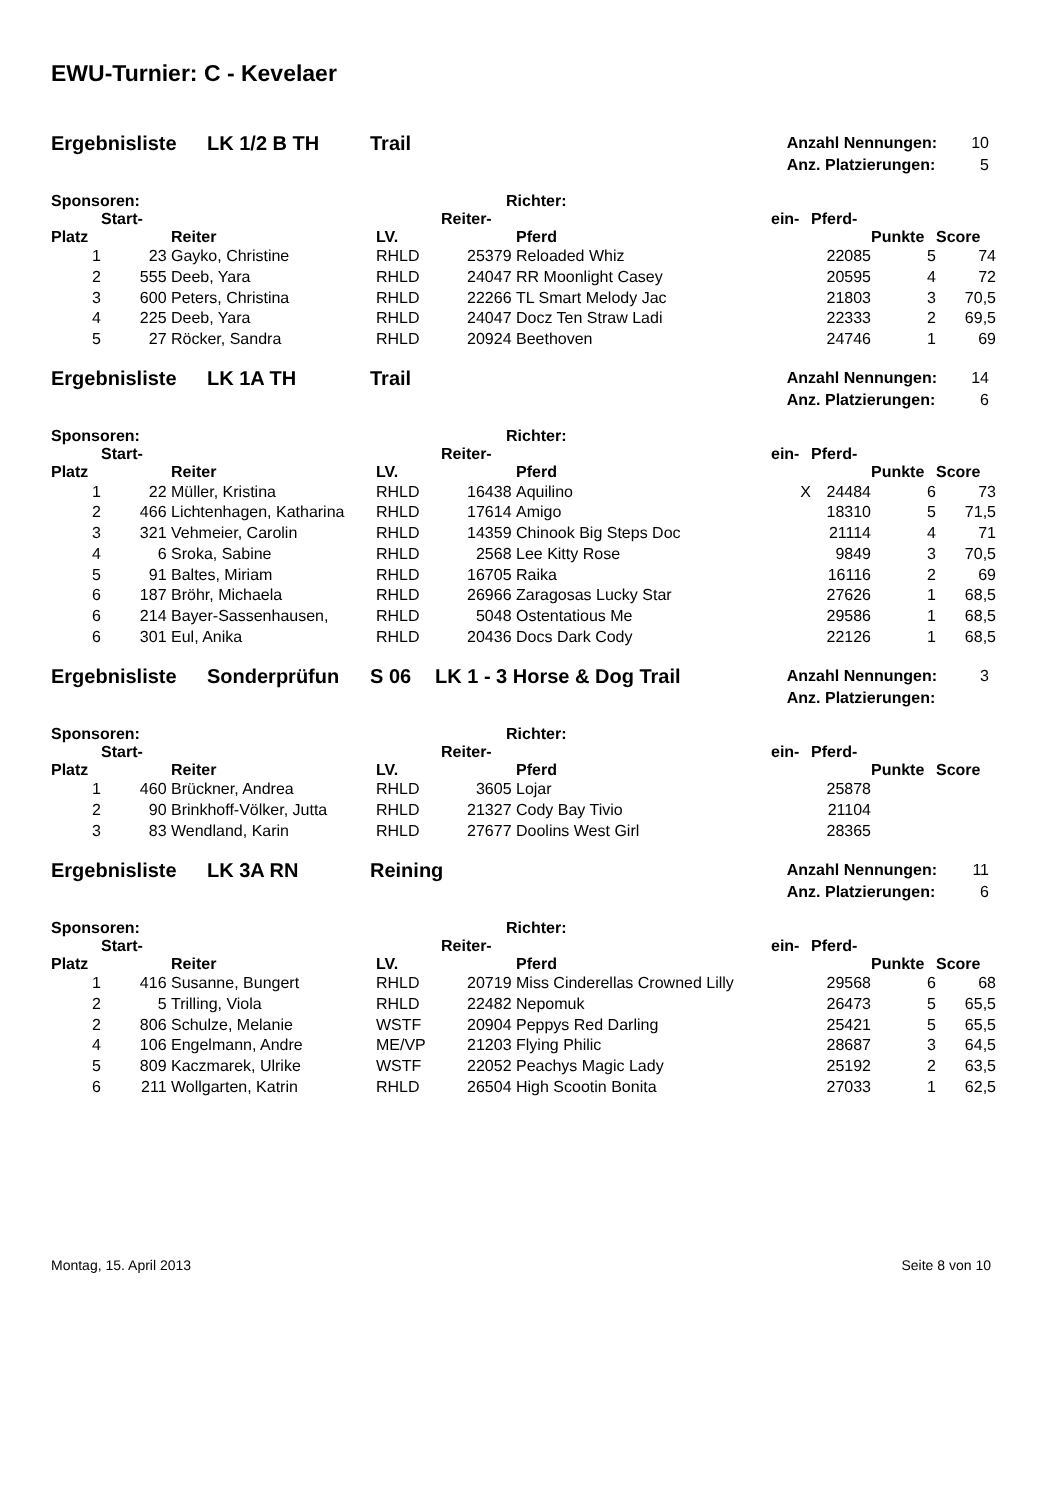EWU-Turnier: C - Kevelaer
Ergebnisliste LK 1/2 B TH Trail
| Anzahl Nennungen: | 10 |
| Anz. Platzierungen: | 5 |
Sponsoren: Richter:
| | Start- | | | Reiter- | | ein- | Pferd- | | |
| --- | --- | --- | --- | --- | --- | --- | --- | --- | --- |
| Platz | | Reiter | LV. | | Pferd | | | Punkte | Score |
| 1 | 23 | Gayko, Christine | RHLD | 25379 | Reloaded Whiz | | 22085 | 5 | 74 |
| 2 | 555 | Deeb, Yara | RHLD | 24047 | RR Moonlight Casey | | 20595 | 4 | 72 |
| 3 | 600 | Peters, Christina | RHLD | 22266 | TL Smart Melody Jac | | 21803 | 3 | 70,5 |
| 4 | 225 | Deeb, Yara | RHLD | 24047 | Docz Ten Straw Ladi | | 22333 | 2 | 69,5 |
| 5 | 27 | Röcker, Sandra | RHLD | 20924 | Beethoven | | 24746 | 1 | 69 |
Ergebnisliste LK 1A TH Trail
| Anzahl Nennungen: | 14 |
| Anz. Platzierungen: | 6 |
Sponsoren: Richter:
| | Start- | | | Reiter- | | ein- | Pferd- | | |
| --- | --- | --- | --- | --- | --- | --- | --- | --- | --- |
| Platz | | Reiter | LV. | | Pferd | | | Punkte | Score |
| 1 | 22 | Müller, Kristina | RHLD | 16438 | Aquilino | X | 24484 | 6 | 73 |
| 2 | 466 | Lichtenhagen, Katharina | RHLD | 17614 | Amigo | | 18310 | 5 | 71,5 |
| 3 | 321 | Vehmeier, Carolin | RHLD | 14359 | Chinook Big Steps Doc | | 21114 | 4 | 71 |
| 4 | 6 | Sroka, Sabine | RHLD | 2568 | Lee Kitty Rose | | 9849 | 3 | 70,5 |
| 5 | 91 | Baltes, Miriam | RHLD | 16705 | Raika | | 16116 | 2 | 69 |
| 6 | 187 | Bröhr, Michaela | RHLD | 26966 | Zaragosas Lucky Star | | 27626 | 1 | 68,5 |
| 6 | 214 | Bayer-Sassenhausen, | RHLD | 5048 | Ostentatious Me | | 29586 | 1 | 68,5 |
| 6 | 301 | Eul, Anika | RHLD | 20436 | Docs Dark Cody | | 22126 | 1 | 68,5 |
Ergebnisliste Sonderprüfun S 06 LK 1 - 3 Horse & Dog Trail
| Anzahl Nennungen: | 3 |
| Anz. Platzierungen: | |
Sponsoren: Richter:
| | Start- | | | Reiter- | | ein- | Pferd- | | |
| --- | --- | --- | --- | --- | --- | --- | --- | --- | --- |
| Platz | | Reiter | LV. | | Pferd | | | Punkte | Score |
| 1 | 460 | Brückner, Andrea | RHLD | 3605 | Lojar | | 25878 | | |
| 2 | 90 | Brinkhoff-Völker, Jutta | RHLD | 21327 | Cody Bay Tivio | | 21104 | | |
| 3 | 83 | Wendland, Karin | RHLD | 27677 | Doolins West Girl | | 28365 | | |
Ergebnisliste LK 3A RN Reining
| Anzahl Nennungen: | 11 |
| Anz. Platzierungen: | 6 |
Sponsoren: Richter:
| | Start- | | | Reiter- | | ein- | Pferd- | | |
| --- | --- | --- | --- | --- | --- | --- | --- | --- | --- |
| Platz | | Reiter | LV. | | Pferd | | | Punkte | Score |
| 1 | 416 | Susanne, Bungert | RHLD | 20719 | Miss Cinderellas Crowned Lilly | | 29568 | 6 | 68 |
| 2 | 5 | Trilling, Viola | RHLD | 22482 | Nepomuk | | 26473 | 5 | 65,5 |
| 2 | 806 | Schulze, Melanie | WSTF | 20904 | Peppys Red Darling | | 25421 | 5 | 65,5 |
| 4 | 106 | Engelmann, Andre | ME/VP | 21203 | Flying Philic | | 28687 | 3 | 64,5 |
| 5 | 809 | Kaczmarek, Ulrike | WSTF | 22052 | Peachys Magic Lady | | 25192 | 2 | 63,5 |
| 6 | 211 | Wollgarten, Katrin | RHLD | 26504 | High Scootin Bonita | | 27033 | 1 | 62,5 |
Montag, 15. April 2013 Seite 8 von 10